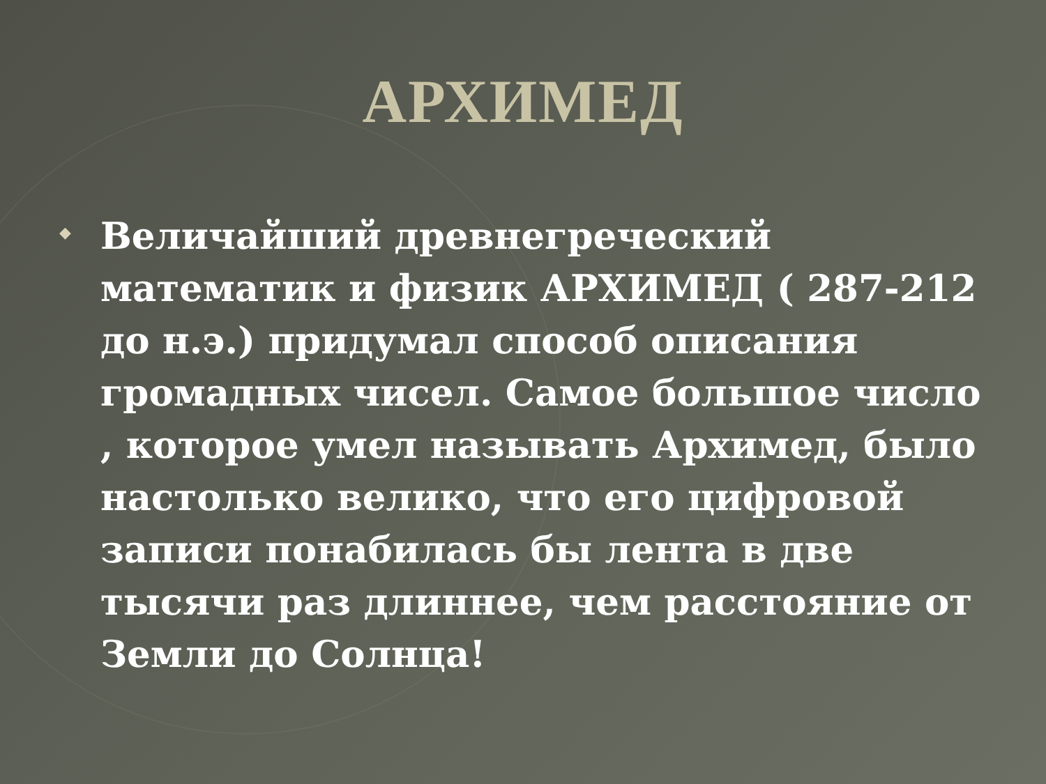АРХИМЕД
◆
Величайший древнегреческий математик и физик АРХИМЕД ( 287-212 до н.э.) придумал способ описания громадных чисел. Самое большое число , которое умел называть Архимед, было настолько велико, что его цифровой записи понабилась бы лента в две тысячи раз длиннее, чем расстояние от Земли до Солнца!